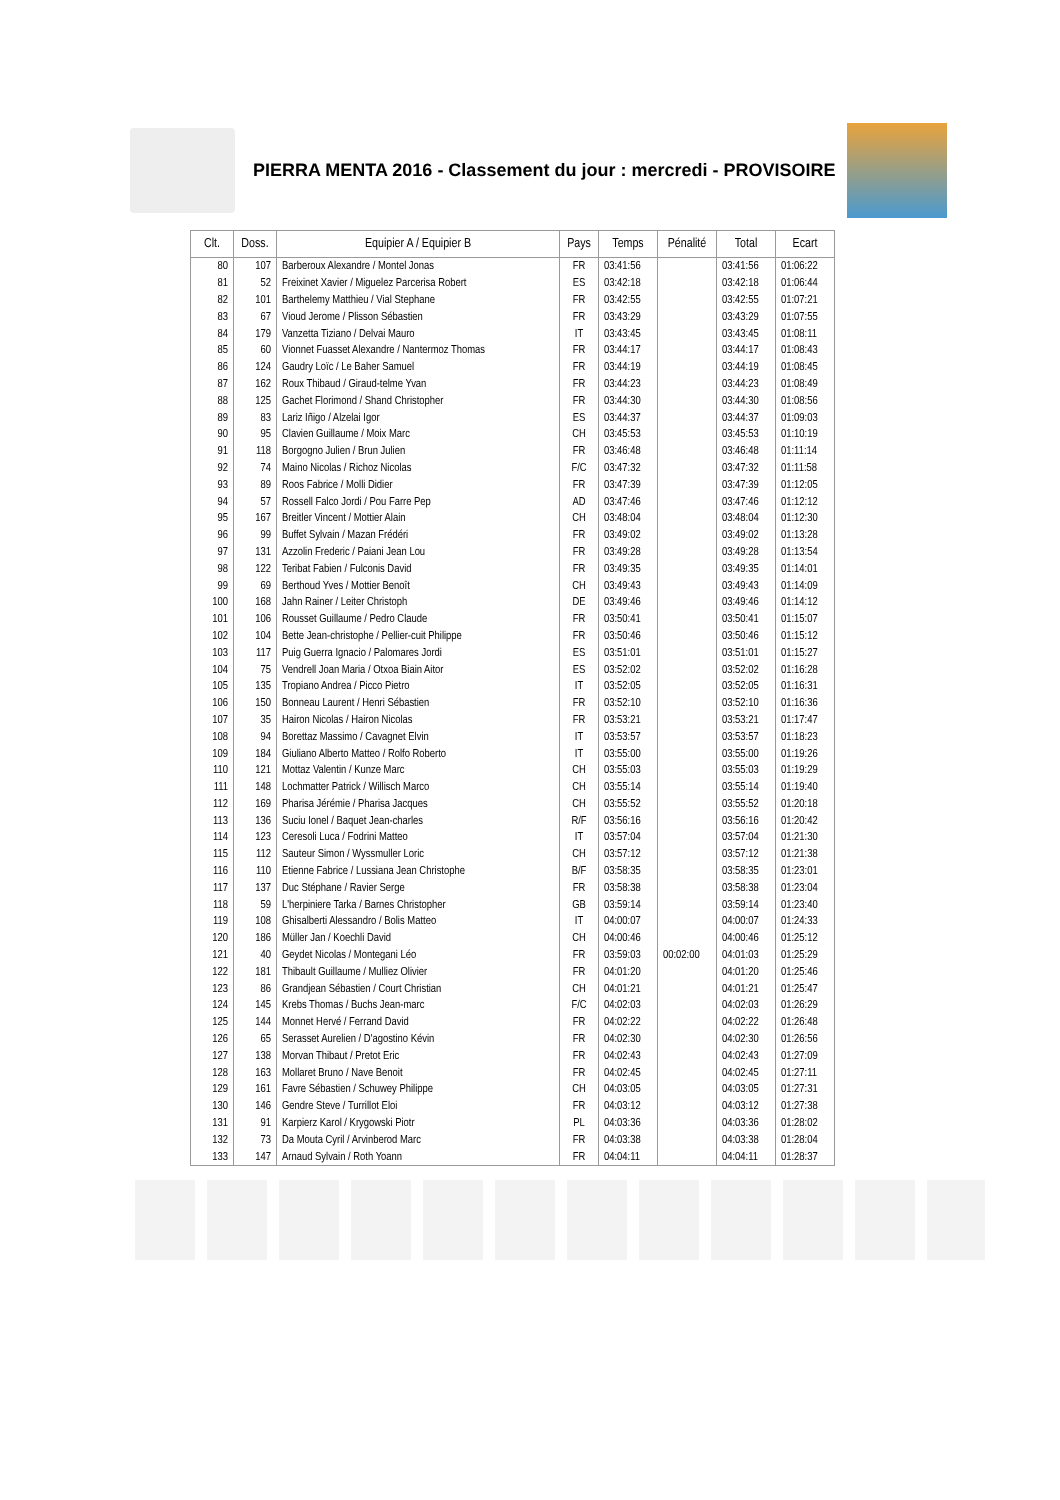PIERRA MENTA 2016 - Classement du jour : mercredi - PROVISOIRE
| Clt. | Doss. | Equipier A / Equipier B | Pays | Temps | Pénalité | Total | Ecart |
| --- | --- | --- | --- | --- | --- | --- | --- |
| 80 | 107 | Barberoux Alexandre / Montel Jonas | FR | 03:41:56 | | 03:41:56 | 01:06:22 |
| 81 | 52 | Freixinet Xavier / Miguelez Parcerisa Robert | ES | 03:42:18 | | 03:42:18 | 01:06:44 |
| 82 | 101 | Barthelemy Matthieu / Vial Stephane | FR | 03:42:55 | | 03:42:55 | 01:07:21 |
| 83 | 67 | Vioud Jerome / Plisson Sébastien | FR | 03:43:29 | | 03:43:29 | 01:07:55 |
| 84 | 179 | Vanzetta Tiziano / Delvai Mauro | IT | 03:43:45 | | 03:43:45 | 01:08:11 |
| 85 | 60 | Vionnet Fuasset Alexandre / Nantermoz Thomas | FR | 03:44:17 | | 03:44:17 | 01:08:43 |
| 86 | 124 | Gaudry Loïc / Le Baher Samuel | FR | 03:44:19 | | 03:44:19 | 01:08:45 |
| 87 | 162 | Roux Thibaud / Giraud-telme Yvan | FR | 03:44:23 | | 03:44:23 | 01:08:49 |
| 88 | 125 | Gachet Florimond / Shand Christopher | FR | 03:44:30 | | 03:44:30 | 01:08:56 |
| 89 | 83 | Lariz Iñigo / Alzelai Igor | ES | 03:44:37 | | 03:44:37 | 01:09:03 |
| 90 | 95 | Clavien Guillaume / Moix Marc | CH | 03:45:53 | | 03:45:53 | 01:10:19 |
| 91 | 118 | Borgogno Julien / Brun Julien | FR | 03:46:48 | | 03:46:48 | 01:11:14 |
| 92 | 74 | Maino Nicolas / Richoz Nicolas | F/C | 03:47:32 | | 03:47:32 | 01:11:58 |
| 93 | 89 | Roos Fabrice / Molli Didier | FR | 03:47:39 | | 03:47:39 | 01:12:05 |
| 94 | 57 | Rossell Falco Jordi / Pou Farre Pep | AD | 03:47:46 | | 03:47:46 | 01:12:12 |
| 95 | 167 | Breitler Vincent / Mottier Alain | CH | 03:48:04 | | 03:48:04 | 01:12:30 |
| 96 | 99 | Buffet Sylvain / Mazan Frédéri | FR | 03:49:02 | | 03:49:02 | 01:13:28 |
| 97 | 131 | Azzolin Frederic / Paiani Jean Lou | FR | 03:49:28 | | 03:49:28 | 01:13:54 |
| 98 | 122 | Teribat Fabien / Fulconis David | FR | 03:49:35 | | 03:49:35 | 01:14:01 |
| 99 | 69 | Berthoud Yves / Mottier Benoît | CH | 03:49:43 | | 03:49:43 | 01:14:09 |
| 100 | 168 | Jahn Rainer / Leiter Christoph | DE | 03:49:46 | | 03:49:46 | 01:14:12 |
| 101 | 106 | Rousset Guillaume / Pedro Claude | FR | 03:50:41 | | 03:50:41 | 01:15:07 |
| 102 | 104 | Bette Jean-christophe / Pellier-cuit Philippe | FR | 03:50:46 | | 03:50:46 | 01:15:12 |
| 103 | 117 | Puig Guerra Ignacio / Palomares Jordi | ES | 03:51:01 | | 03:51:01 | 01:15:27 |
| 104 | 75 | Vendrell Joan Maria / Otxoa Biain Aitor | ES | 03:52:02 | | 03:52:02 | 01:16:28 |
| 105 | 135 | Tropiano Andrea / Picco Pietro | IT | 03:52:05 | | 03:52:05 | 01:16:31 |
| 106 | 150 | Bonneau Laurent / Henri Sébastien | FR | 03:52:10 | | 03:52:10 | 01:16:36 |
| 107 | 35 | Hairon Nicolas / Hairon Nicolas | FR | 03:53:21 | | 03:53:21 | 01:17:47 |
| 108 | 94 | Borettaz Massimo / Cavagnet Elvin | IT | 03:53:57 | | 03:53:57 | 01:18:23 |
| 109 | 184 | Giuliano Alberto Matteo / Rolfo Roberto | IT | 03:55:00 | | 03:55:00 | 01:19:26 |
| 110 | 121 | Mottaz Valentin / Kunze Marc | CH | 03:55:03 | | 03:55:03 | 01:19:29 |
| 111 | 148 | Lochmatter Patrick / Willisch Marco | CH | 03:55:14 | | 03:55:14 | 01:19:40 |
| 112 | 169 | Pharisa Jérémie / Pharisa Jacques | CH | 03:55:52 | | 03:55:52 | 01:20:18 |
| 113 | 136 | Suciu Ionel / Baquet Jean-charles | R/F | 03:56:16 | | 03:56:16 | 01:20:42 |
| 114 | 123 | Ceresoli Luca / Fodrini Matteo | IT | 03:57:04 | | 03:57:04 | 01:21:30 |
| 115 | 112 | Sauteur Simon / Wyssmuller Loric | CH | 03:57:12 | | 03:57:12 | 01:21:38 |
| 116 | 110 | Etienne Fabrice / Lussiana Jean Christophe | B/F | 03:58:35 | | 03:58:35 | 01:23:01 |
| 117 | 137 | Duc Stéphane / Ravier Serge | FR | 03:58:38 | | 03:58:38 | 01:23:04 |
| 118 | 59 | L'herpiniere Tarka / Barnes Christopher | GB | 03:59:14 | | 03:59:14 | 01:23:40 |
| 119 | 108 | Ghisalberti Alessandro / Bolis Matteo | IT | 04:00:07 | | 04:00:07 | 01:24:33 |
| 120 | 186 | Müller Jan / Koechli David | CH | 04:00:46 | | 04:00:46 | 01:25:12 |
| 121 | 40 | Geydet Nicolas / Montegani Léo | FR | 03:59:03 | 00:02:00 | 04:01:03 | 01:25:29 |
| 122 | 181 | Thibault Guillaume / Mulliez Olivier | FR | 04:01:20 | | 04:01:20 | 01:25:46 |
| 123 | 86 | Grandjean Sébastien / Court Christian | CH | 04:01:21 | | 04:01:21 | 01:25:47 |
| 124 | 145 | Krebs Thomas / Buchs Jean-marc | F/C | 04:02:03 | | 04:02:03 | 01:26:29 |
| 125 | 144 | Monnet Hervé / Ferrand David | FR | 04:02:22 | | 04:02:22 | 01:26:48 |
| 126 | 65 | Serasset Aurelien / D'agostino Kévin | FR | 04:02:30 | | 04:02:30 | 01:26:56 |
| 127 | 138 | Morvan Thibaut / Pretot Eric | FR | 04:02:43 | | 04:02:43 | 01:27:09 |
| 128 | 163 | Mollaret Bruno / Nave Benoit | FR | 04:02:45 | | 04:02:45 | 01:27:11 |
| 129 | 161 | Favre Sébastien / Schuwey Philippe | CH | 04:03:05 | | 04:03:05 | 01:27:31 |
| 130 | 146 | Gendre Steve / Turrillot Eloi | FR | 04:03:12 | | 04:03:12 | 01:27:38 |
| 131 | 91 | Karpierz Karol / Krygowski Piotr | PL | 04:03:36 | | 04:03:36 | 01:28:02 |
| 132 | 73 | Da Mouta Cyril / Arvinberod Marc | FR | 04:03:38 | | 04:03:38 | 01:28:04 |
| 133 | 147 | Arnaud Sylvain / Roth Yoann | FR | 04:04:11 | | 04:04:11 | 01:28:37 |